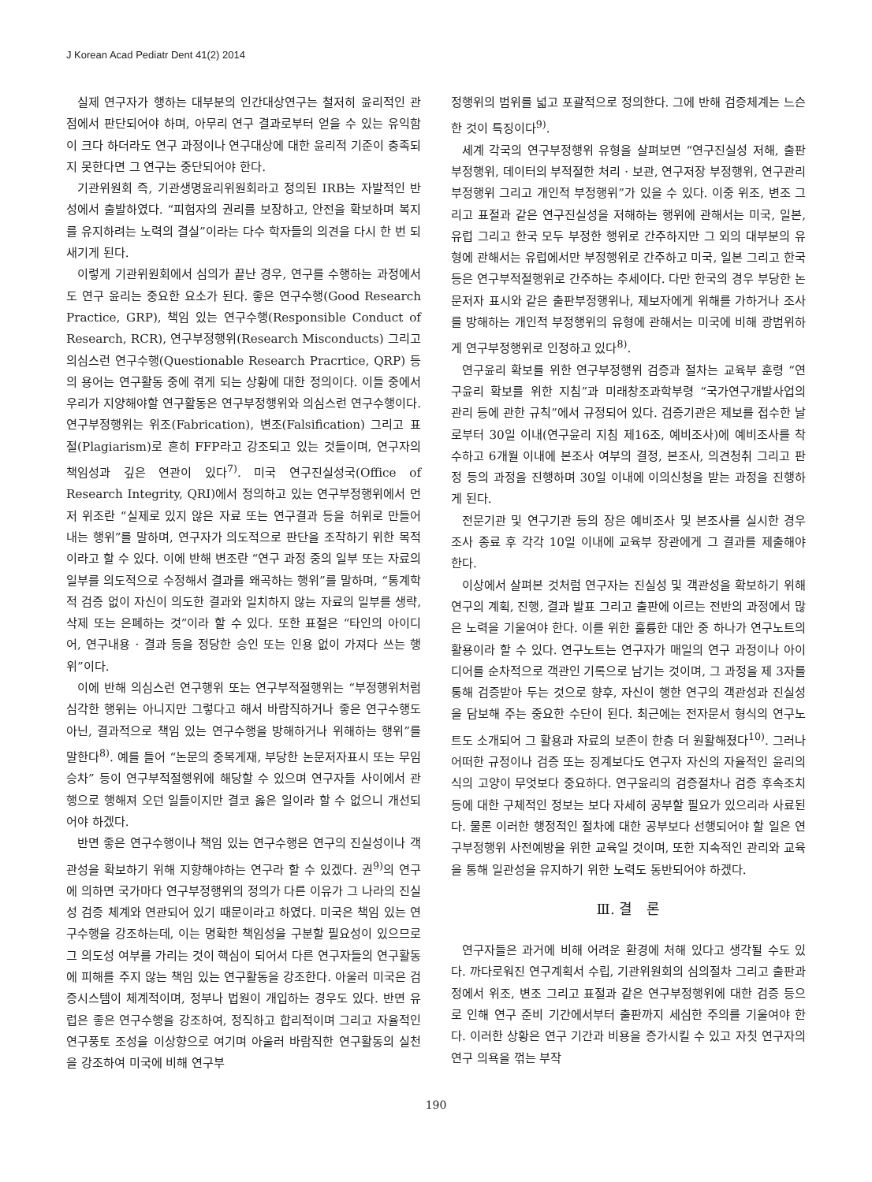J Korean Acad Pediatr Dent 41(2) 2014
실제 연구자가 행하는 대부분의 인간대상연구는 철저히 윤리적인 관점에서 판단되어야 하며, 아무리 연구 결과로부터 얻을 수 있는 유익함이 크다 하더라도 연구 과정이나 연구대상에 대한 윤리적 기준이 충족되지 못한다면 그 연구는 중단되어야 한다.
기관위원회 즉, 기관생명윤리위원회라고 정의된 IRB는 자발적인 반성에서 출발하였다. “피험자의 권리를 보장하고, 안전을 확보하며 복지를 유지하려는 노력의 결실”이라는 다수 학자들의 의견을 다시 한 번 되새기게 된다.
이렇게 기관위원회에서 심의가 끝난 경우, 연구를 수행하는 과정에서도 연구 윤리는 중요한 요소가 된다. 좋은 연구수행(Good Research Practice, GRP), 책임 있는 연구수행(Responsible Conduct of Research, RCR), 연구부정행위(Research Misconducts) 그리고 의심스런 연구수행(Questionable Research Pracrtice, QRP) 등의 용어는 연구활동 중에 겪게 되는 상황에 대한 정의이다. 이들 중에서 우리가 지양해야할 연구활동은 연구부정행위와 의심스런 연구수행이다. 연구부정행위는 위조(Fabrication), 변조(Falsification) 그리고 표절(Plagiarism)로 흔히 FFP라고 강조되고 있는 것들이며, 연구자의 책임성과 깊은 연관이 있다<sup>7)</sup>. 미국 연구진실성국(Office of Research Integrity, QRI)에서 정의하고 있는 연구부정행위에서 먼저 위조란 “실제로 있지 않은 자료 또는 연구결과 등을 허위로 만들어 내는 행위”를 말하며, 연구자가 의도적으로 판단을 조작하기 위한 목적이라고 할 수 있다. 이에 반해 변조란 “연구 과정 중의 일부 또는 자료의 일부를 의도적으로 수정해서 결과를 왜곡하는 행위”를 말하며, “통계학적 검증 없이 자신이 의도한 결과와 일치하지 않는 자료의 일부를 생략, 삭제 또는 은폐하는 것”이라 할 수 있다. 또한 표절은 “타인의 아이디어, 연구내용 · 결과 등을 정당한 승인 또는 인용 없이 가져다 쓰는 행위”이다.
이에 반해 의심스런 연구행위 또는 연구부적절행위는 “부정행위처럼 심각한 행위는 아니지만 그렇다고 해서 바람직하거나 좋은 연구수행도 아닌, 결과적으로 책임 있는 연구수행을 방해하거나 위해하는 행위”를 말한다<sup>8)</sup>. 예를 들어 “논문의 중복게재, 부당한 논문저자표시 또는 무임승차” 등이 연구부적절행위에 해당할 수 있으며 연구자들 사이에서 관행으로 행해져 오던 일들이지만 결코 옳은 일이라 할 수 없으니 개선되어야 하겠다.
반면 좋은 연구수행이나 책임 있는 연구수행은 연구의 진실성이나 객관성을 확보하기 위해 지향해야하는 연구라 할 수 있겠다. 권<sup>9)</sup>의 연구에 의하면 국가마다 연구부정행위의 정의가 다른 이유가 그 나라의 진실성 검증 체계와 연관되어 있기 때문이라고 하였다. 미국은 책임 있는 연구수행을 강조하는데, 이는 명확한 책임성을 구분할 필요성이 있으므로 그 의도성 여부를 가리는 것이 핵심이 되어서 다른 연구자들의 연구활동에 피해를 주지 않는 책임 있는 연구활동을 강조한다. 아울러 미국은 검증시스템이 체계적이며, 정부나 법원이 개입하는 경우도 있다. 반면 유럽은 좋은 연구수행을 강조하여, 정직하고 합리적이며 그리고 자율적인 연구풍토 조성을 이상향으로 여기며 아울러 바람직한 연구활동의 실천을 강조하여 미국에 비해 연구부
정행위의 범위를 넓고 포괄적으로 정의한다. 그에 반해 검증체계는 느슨한 것이 특징이다<sup>9)</sup>.
세계 각국의 연구부정행위 유형을 살펴보면 “연구진실성 저해, 출판부정행위, 데이터의 부적절한 처리 · 보관, 연구저장 부정행위, 연구관리 부정행위 그리고 개인적 부정행위”가 있을 수 있다. 이중 위조, 변조 그리고 표절과 같은 연구진실성을 저해하는 행위에 관해서는 미국, 일본, 유럽 그리고 한국 모두 부정한 행위로 간주하지만 그 외의 대부분의 유형에 관해서는 유럽에서만 부정행위로 간주하고 미국, 일본 그리고 한국 등은 연구부적절행위로 간주하는 추세이다. 다만 한국의 경우 부당한 논문저자 표시와 같은 출판부정행위나, 제보자에게 위해를 가하거나 조사를 방해하는 개인적 부정행위의 유형에 관해서는 미국에 비해 광범위하게 연구부정행위로 인정하고 있다<sup>8)</sup>.
연구윤리 확보를 위한 연구부정행위 검증과 절차는 교육부 훈령 “연구윤리 확보를 위한 지침”과 미래창조과학부령 “국가연구개발사업의 관리 등에 관한 규칙”에서 규정되어 있다. 검증기관은 제보를 접수한 날로부터 30일 이내(연구윤리 지침 제16조, 예비조사)에 예비조사를 착수하고 6개월 이내에 본조사 여부의 결정, 본조사, 의견청취 그리고 판정 등의 과정을 진행하며 30일 이내에 이의신청을 받는 과정을 진행하게 된다.
전문기관 및 연구기관 등의 장은 예비조사 및 본조사를 실시한 경우 조사 종료 후 각각 10일 이내에 교육부 장관에게 그 결과를 제출해야 한다.
이상에서 살펴본 것처럼 연구자는 진실성 및 객관성을 확보하기 위해 연구의 계획, 진행, 결과 발표 그리고 출판에 이르는 전반의 과정에서 많은 노력을 기울여야 한다. 이를 위한 훌륭한 대안 중 하나가 연구노트의 활용이라 할 수 있다. 연구노트는 연구자가 매일의 연구 과정이나 아이디어를 순차적으로 객관인 기록으로 남기는 것이며, 그 과정을 제 3자를 통해 검증받아 두는 것으로 향후, 자신이 행한 연구의 객관성과 진실성을 담보해 주는 중요한 수단이 된다. 최근에는 전자문서 형식의 연구노트도 소개되어 그 활용과 자료의 보존이 한층 더 원활해졌다<sup>10)</sup>. 그러나 어떠한 규정이나 검증 또는 징계보다도 연구자 자신의 자율적인 윤리의식의 고양이 무엇보다 중요하다. 연구윤리의 검증절차나 검증 후속조치 등에 대한 구체적인 정보는 보다 자세히 공부할 필요가 있으리라 사료된다. 물론 이러한 행정적인 절차에 대한 공부보다 선행되어야 할 일은 연구부정행위 사전예방을 위한 교육일 것이며, 또한 지속적인 관리와 교육을 통해 일관성을 유지하기 위한 노력도 동반되어야 하겠다.
Ⅲ. 결　론
연구자들은 과거에 비해 어려운 환경에 처해 있다고 생각될 수도 있다. 까다로워진 연구계획서 수립, 기관위원회의 심의절차 그리고 출판과정에서 위조, 변조 그리고 표절과 같은 연구부정행위에 대한 검증 등으로 인해 연구 준비 기간에서부터 출판까지 세심한 주의를 기울여야 한다. 이러한 상황은 연구 기간과 비용을 증가시킬 수 있고 자칫 연구자의 연구 의욕을 꺾는 부작
190